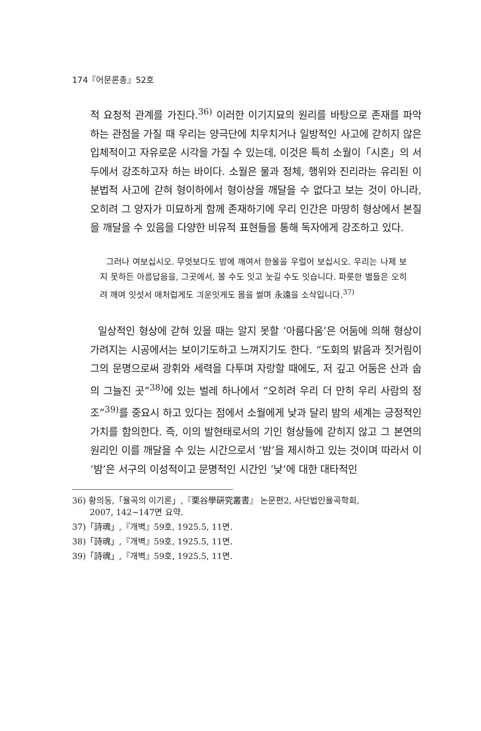174『어문론총』52호
적 요청적 관계를 가진다.<sup>36)</sup> 이러한 이기지묘의 원리를 바탕으로 존재를 파악하는 관점을 가질 때 우리는 양극단에 치우치거나 일방적인 사고에 갇히지 않은 입체적이고 자유로운 시각을 가질 수 있는데, 이것은 특히 소월이「시혼」의 서두에서 강조하고자 하는 바이다. 소월은 물과 정체, 행위와 진리라는 유리된 이분법적 사고에 갇혀 형이하에서 형이상을 깨달을 수 없다고 보는 것이 아니라, 오히려 그 양자가 미묘하게 함께 존재하기에 우리 인간은 마땅히 형상에서 본질을 깨달을 수 있음을 다양한 비유적 표현들을 통해 독자에게 강조하고 있다.
그러나 여보십시오. 무엇보다도 밤에 깨여서 한울을 우럴어 보십시오. 우리는 나제 보지 못하든 아름답음을, 그곳에서, 볼 수도 잇고 늣길 수도 잇습니다. 파릇한 별들은 오히려 깨여 잇섯서 애처럽게도 긔운잇게도 몸을 썰며 永遠을 소삭입니다.<sup>37)</sup>
일상적인 형상에 갇혀 있을 때는 알지 못할 ‘아름다움’은 어둠에 의해 형상이 가려지는 시공에서는 보이기도하고 느껴지기도 한다. “도회의 밝음과 짓거림이 그의 문명으로써 광휘와 세력을 다투며 자랑할 때에도, 저 깊고 어둠은 산과 숩의 그늘진 곳”<sup>38)</sup>에 있는 벌레 하나에서 “오히려 우리 더 만히 우리 사람의 정조”<sup>39)</sup>를 중요시 하고 있다는 점에서 소월에게 낮과 달리 밤의 세계는 긍정적인 가치를 함의한다. 즉, 이의 발현태로서의 기인 형상들에 갇히지 않고 그 본연의 원리인 이를 깨달을 수 있는 시간으로서 ‘밤’을 제시하고 있는 것이며 따라서 이 ‘밤’은 서구의 이성적이고 문명적인 시간인 ‘낮’에 대한 대타적인
36) 황의동,「율곡의 이기론」,『栗谷學硏究叢書』 논문편2, 사단법인율곡학회,
2007, 142~147면 요약.
37)「詩魂」,『개벽』59호, 1925.5, 11면.
38)「詩魂」,『개벽』59호, 1925.5, 11면.
39)「詩魂」,『개벽』59호, 1925.5, 11면.